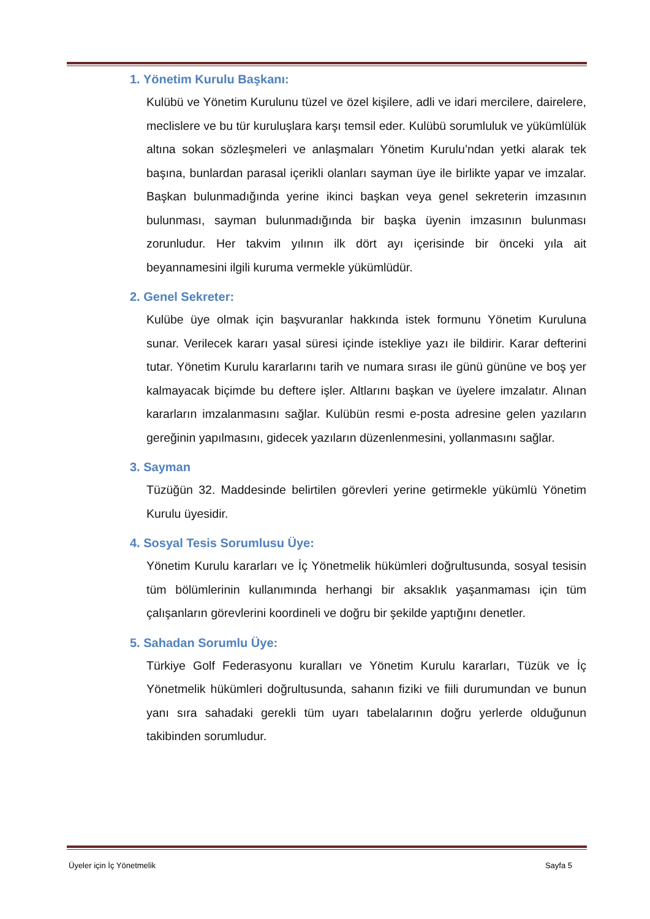1. Yönetim Kurulu Başkanı:
Kulübü ve Yönetim Kurulunu tüzel ve özel kişilere, adli ve idari mercilere, dairelere, meclislere ve bu tür kuruluşlara karşı temsil eder. Kulübü sorumluluk ve yükümlülük altına sokan sözleşmeleri ve anlaşmaları Yönetim Kurulu’ndan yetki alarak tek başına, bunlardan parasal içerikli olanları sayman üye ile birlikte yapar ve imzalar. Başkan bulunmadığında yerine ikinci başkan veya genel sekreterin imzasının bulunması, sayman bulunmadığında bir başka üyenin imzasının bulunması zorunludur. Her takvim yılının ilk dört ayı içerisinde bir önceki yıla ait beyannamesini ilgili kuruma vermekle yükümlüdür.
2. Genel Sekreter:
Kulübe üye olmak için başvuranlar hakkında istek formunu Yönetim Kuruluna sunar. Verilecek kararı yasal süresi içinde istekliye yazı ile bildirir. Karar defterini tutar. Yönetim Kurulu kararlarını tarih ve numara sırası ile günü gününe ve boş yer kalmayacak biçimde bu deftere işler. Altlarını başkan ve üyelere imzalatır. Alınan kararların imzalanmasını sağlar. Kulübün resmi e-posta adresine gelen yazıların gereğinin yapılmasını, gidecek yazıların düzenlenmesini, yollanmasını sağlar.
3. Sayman
Tüzüğün 32. Maddesinde belirtilen görevleri yerine getirmekle yükümlü Yönetim Kurulu üyesidir.
4. Sosyal Tesis Sorumlusu Üye:
Yönetim Kurulu kararları ve İç Yönetmelik hükümleri doğrultusunda, sosyal tesisin tüm bölümlerinin kullanımında herhangi bir aksaklık yaşanmaması için tüm çalışanların görevlerini koordineli ve doğru bir şekilde yaptığını denetler.
5. Sahadan Sorumlu Üye:
Türkiye Golf Federasyonu kuralları ve Yönetim Kurulu kararları, Tüzük ve İç Yönetmelik hükümleri doğrultusunda, sahanın fiziki ve fiili durumundan ve bunun yanı sıra sahadaki gerekli tüm uyarı tabelalarının doğru yerlerde olduğunun takibinden sorumludur.
Üyeler için İç Yönetmelik Sayfa 5